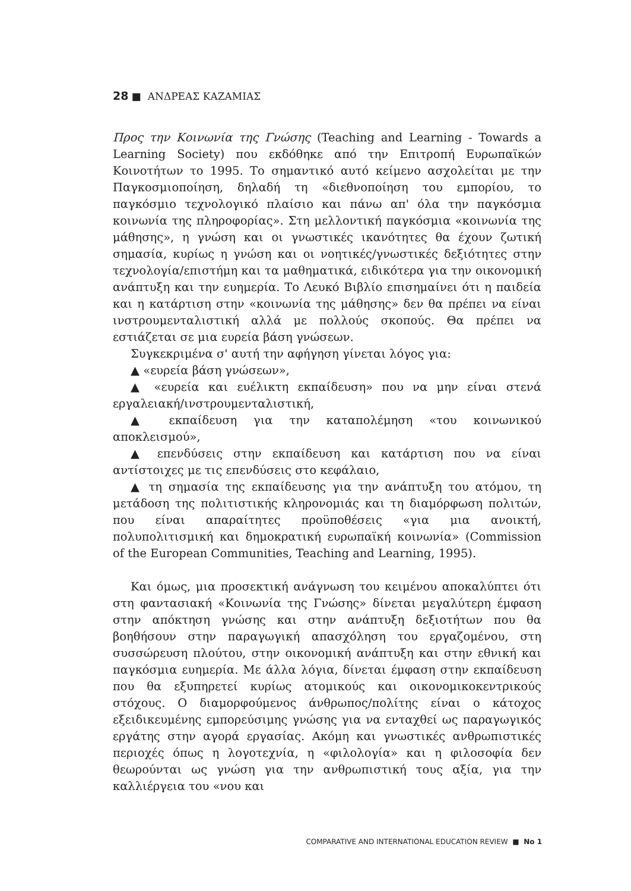28 ■ ΑΝΔΡΕΑΣ ΚΑΖΑΜΙΑΣ
Προς την Κοινωνία της Γνώσης (Teaching and Learning - Towards a Learning Society) που εκδόθηκε από την Επιτροπή Ευρωπαϊκών Κοινοτήτων το 1995. Το σημαντικό αυτό κείμενο ασχολείται με την Παγκοσμιοποίηση, δηλαδή τη «διεθνοποίηση του εμπορίου, το παγκόσμιο τεχνολογικό πλαίσιο και πάνω απ' όλα την παγκόσμια κοινωνία της πληροφορίας». Στη μελλοντική παγκόσμια «κοινωνία της μάθησης», η γνώση και οι γνωστικές ικανότητες θα έχουν ζωτική σημασία, κυρίως η γνώση και οι νοητικές/γνωστικές δεξιότητες στην τεχνολογία/επιστήμη και τα μαθηματικά, ειδικότερα για την οικονομική ανάπτυξη και την ευημερία. Το Λευκό Βιβλίο επισημαίνει ότι η παιδεία και η κατάρτιση στην «κοινωνία της μάθησης» δεν θα πρέπει να είναι ινστρουμενταλιστική αλλά με πολλούς σκοπούς. Θα πρέπει να εστιάζεται σε μια ευρεία βάση γνώσεων.
Συγκεκριμένα σ' αυτή την αφήγηση γίνεται λόγος για:
▲ «ευρεία βάση γνώσεων»,
▲ «ευρεία και ευέλικτη εκπαίδευση» που να μην είναι στενά εργαλειακή/ινστρουμενταλιστική,
▲ εκπαίδευση για την καταπολέμηση «του κοινωνικού αποκλεισμού»,
▲ επενδύσεις στην εκπαίδευση και κατάρτιση που να είναι αντίστοιχες με τις επενδύσεις στο κεφάλαιο,
▲ τη σημασία της εκπαίδευσης για την ανάπτυξη του ατόμου, τη μετάδοση της πολιτιστικής κληρονομιάς και τη διαμόρφωση πολιτών, που είναι απαραίτητες προϋποθέσεις «για μια ανοικτή, πολυπολιτισμική και δημοκρατική ευρωπαϊκή κοινωνία» (Commission of the European Communities, Teaching and Learning, 1995).
Και όμως, μια προσεκτική ανάγνωση του κειμένου αποκαλύπτει ότι στη φαντασιακή «Κοινωνία της Γνώσης» δίνεται μεγαλύτερη έμφαση στην απόκτηση γνώσης και στην ανάπτυξη δεξιοτήτων που θα βοηθήσουν στην παραγωγική απασχόληση του εργαζομένου, στη συσσώρευση πλούτου, στην οικονομική ανάπτυξη και στην εθνική και παγκόσμια ευημερία. Με άλλα λόγια, δίνεται έμφαση στην εκπαίδευση που θα εξυπηρετεί κυρίως ατομικούς και οικονομικοκεντρικούς στόχους. Ο διαμορφούμενος άνθρωπος/πολίτης είναι ο κάτοχος εξειδικευμένης εμπορεύσιμης γνώσης για να ενταχθεί ως παραγωγικός εργάτης στην αγορά εργασίας. Ακόμη και γνωστικές ανθρωπιστικές περιοχές όπως η λογοτεχνία, η «φιλολογία» και η φιλοσοφία δεν θεωρούνται ως γνώση για την ανθρωπιστική τους αξία, για την καλλιέργεια του «νου και
COMPARATIVE AND INTERNATIONAL EDUCATION REVIEW ■ No 1